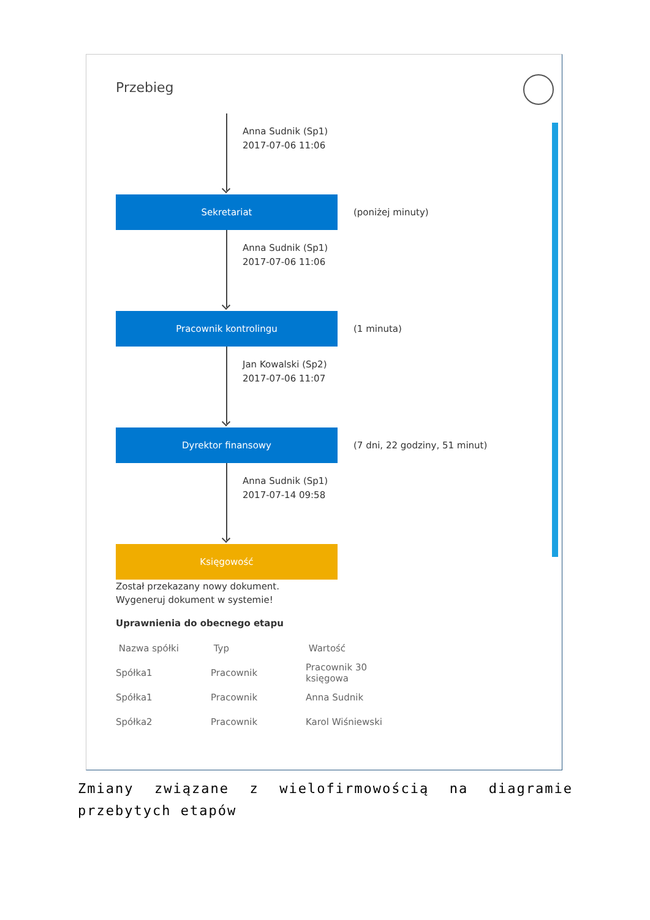Przebieg
Anna Sudnik (Sp1)
2017-07-06 11:06
Sekretariat
(poniżej minuty)
Anna Sudnik (Sp1)
2017-07-06 11:06
Pracownik kontrolingu
(1 minuta)
Jan Kowalski (Sp2)
2017-07-06 11:07
Dyrektor finansowy
(7 dni, 22 godziny, 51 minut)
Anna Sudnik (Sp1)
2017-07-14 09:58
Księgowość
Został przekazany nowy dokument.
Wygeneruj dokument w systemie!
Uprawnienia do obecnego etapu
| Nazwa spółki | Typ | Wartość |
| --- | --- | --- |
| Spółka1 | Pracownik | Pracownik 30 księgowa |
| Spółka1 | Pracownik | Anna Sudnik |
| Spółka2 | Pracownik | Karol Wiśniewski |
Zmiany związane z wielofirmowością na diagramie przebytych etapów